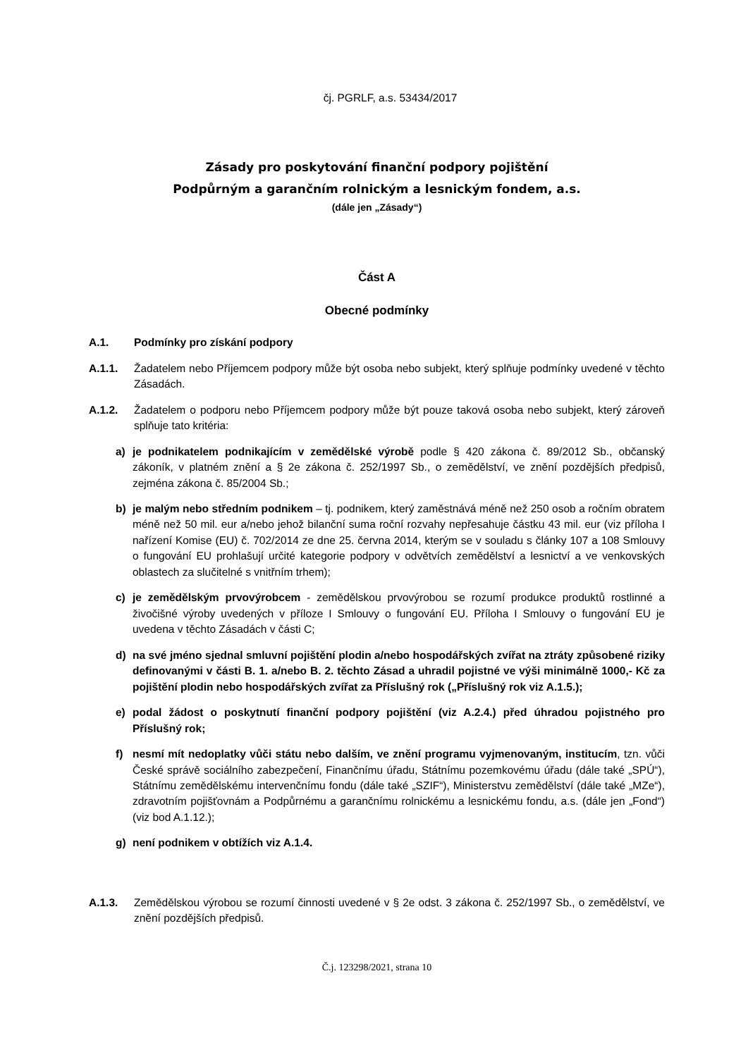čj. PGRLF, a.s. 53434/2017
Zásady pro poskytování finanční podpory pojištění
Podpůrným a garančním rolnickým a lesnickým fondem, a.s.
(dále jen „Zásady“)
Část A
Obecné podmínky
A.1. Podmínky pro získání podpory
A.1.1. Žadatelem nebo Příjemcem podpory může být osoba nebo subjekt, který splňuje podmínky uvedené v těchto Zásadách.
A.1.2. Žadatelem o podporu nebo Příjemcem podpory může být pouze taková osoba nebo subjekt, který zároveň splňuje tato kritéria:
a) je podnikatelem podnikajícím v zemědělské výrobě podle § 420 zákona č. 89/2012 Sb., občanský zákoník, v platném znění a § 2e zákona č. 252/1997 Sb., o zemědělství, ve znění pozdějších předpisů, zejména zákona č. 85/2004 Sb.;
b) je malým nebo středním podnikem – tj. podnikem, který zaměstnává méně než 250 osob a ročním obratem méně než 50 mil. eur a/nebo jehož bilanční suma roční rozvahy nepřesahuje částku 43 mil. eur (viz příloha I nařízení Komise (EU) č. 702/2014 ze dne 25. června 2014, kterým se v souladu s články 107 a 108 Smlouvy o fungování EU prohlašují určité kategorie podpory v odvětvích zemědělství a lesnictví a ve venkovských oblastech za slučitelné s vnitřním trhem);
c) je zemědělským prvovýrobcem - zemědělskou prvovýrobou se rozumí produkce produktů rostlinné a živočišné výroby uvedených v příloze I Smlouvy o fungování EU. Příloha I Smlouvy o fungování EU je uvedena v těchto Zásadách v části C;
d) na své jméno sjednal smluvní pojištění plodin a/nebo hospodářských zvířat na ztráty způsobené riziky definovanými v části B. 1. a/nebo B. 2. těchto Zásad a uhradil pojistné ve výši minimálně 1000,- Kč za pojištění plodin nebo hospodářských zvířat za Příslušný rok („Příslušný rok viz A.1.5.);
e) podal žádost o poskytnutí finanční podpory pojištění (viz A.2.4.) před úhradou pojistného pro Příslušný rok;
f) nesmí mít nedoplatky vůči státu nebo dalším, ve znění programu vyjmenovaným, institucím, tzn. vůči České správě sociálního zabezpečení, Finančnímu úřadu, Státnímu pozemkovému úřadu (dále také „SPÚ“), Státnímu zemědělskému intervenčnímu fondu (dále také „SZIF“), Ministerstvu zemědělství (dále také „MZe“), zdravotním pojišťovnám a Podpůrnému a garančnímu rolnickému a lesnickému fondu, a.s. (dále jen „Fond“) (viz bod A.1.12.);
g) není podnikem v obtížích viz A.1.4.
A.1.3. Zemědělskou výrobou se rozumí činnosti uvedené v § 2e odst. 3 zákona č. 252/1997 Sb., o zemědělství, ve znění pozdějších předpisů.
Č.j. 123298/2021, strana 10